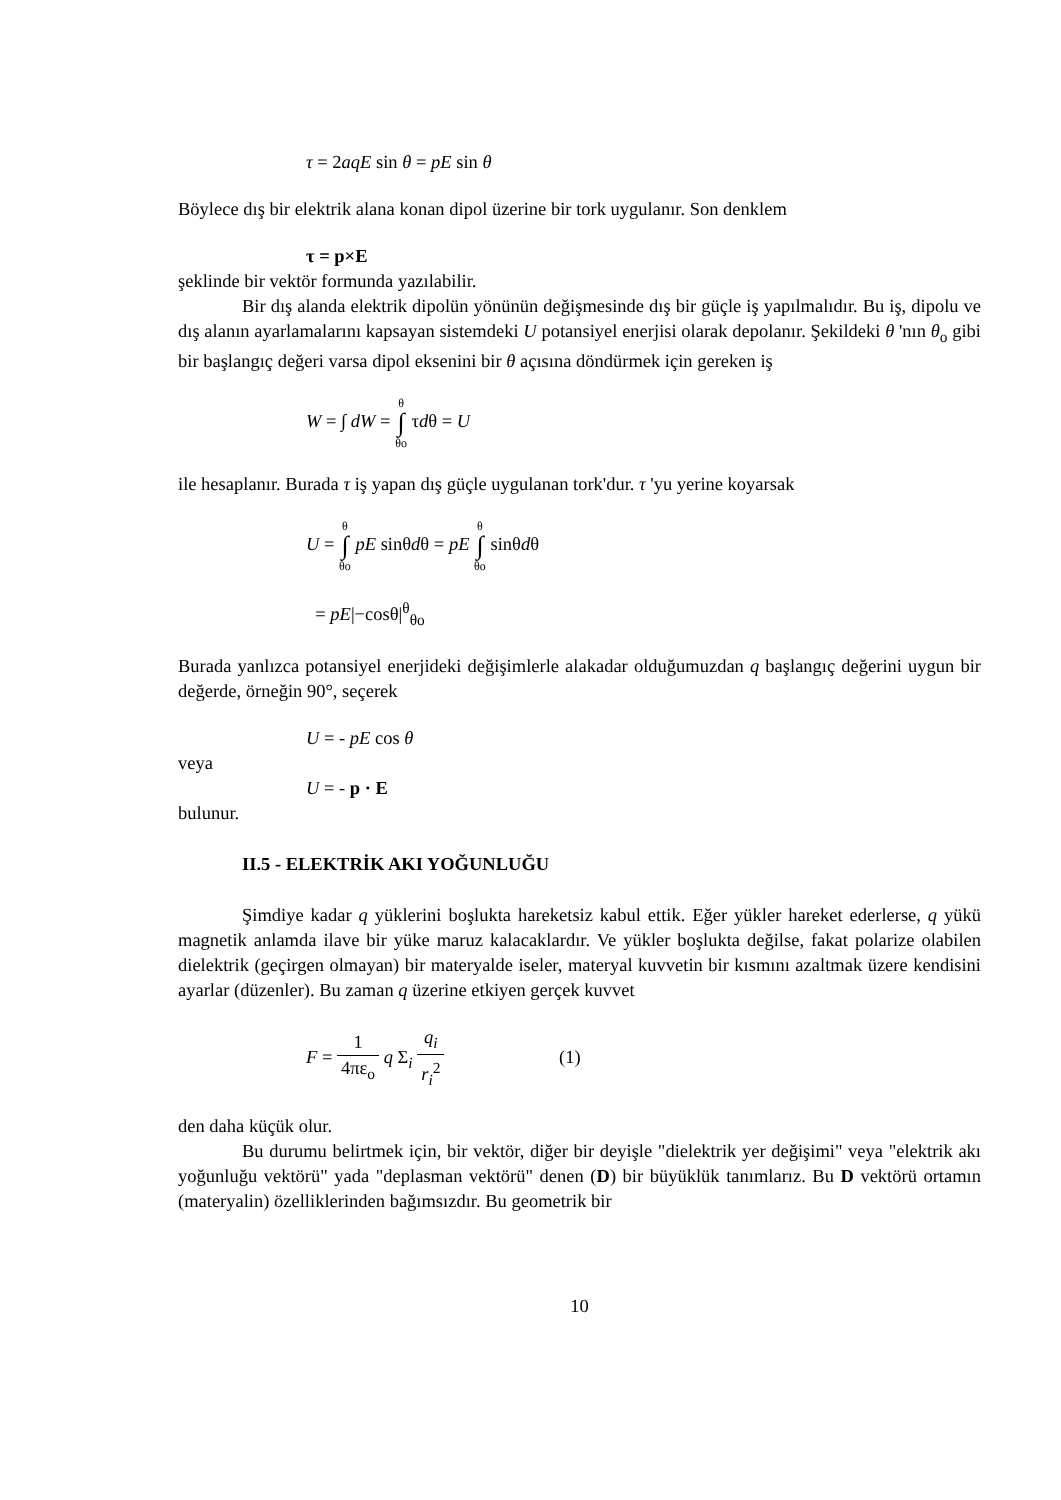τ = 2aqE sin θ = pE sin θ
Böylece dış bir elektrik alana konan dipol üzerine bir tork uygulanır. Son denklem
τ = p×E
şeklinde bir vektör formunda yazılabilir.
Bir dış alanda elektrik dipolün yönünün değişmesinde dış bir güçle iş yapılmalıdır. Bu iş, dipolu ve dış alanın ayarlamalarını kapsayan sistemdeki U potansiyel enerjisi olarak depolanır. Şekildeki θ 'nın θ<sub>o</sub> gibi bir başlangıç değeri varsa dipol eksenini bir θ açısına döndürmek için gereken iş
W = ∫ dW = θ ∫ θo τdθ = U
ile hesaplanır. Burada τ iş yapan dış güçle uygulanan tork'dur. τ 'yu yerine koyarsak
U = θ ∫ θo pE sinθdθ = pE θ ∫ θo sinθdθ
= pE|−cosθ|<sup>θ</sup><sub>θo</sub>
Burada yanlızca potansiyel enerjideki değişimlerle alakadar olduğumuzdan q başlangıç değerini uygun bir değerde, örneğin 90°, seçerek
U = - pE cos θ
veya
U = - p · E
bulunur.
II.5 - ELEKTRİK AKI YOĞUNLUĞU
Şimdiye kadar q yüklerini boşlukta hareketsiz kabul ettik. Eğer yükler hareket ederlerse, q yükü magnetik anlamda ilave bir yüke maruz kalacaklardır. Ve yükler boşlukta değilse, fakat polarize olabilen dielektrik (geçirgen olmayan) bir materyalde iseler, materyal kuvvetin bir kısmını azaltmak üzere kendisini ayarlar (düzenler). Bu zaman q üzerine etkiyen gerçek kuvvet
F = 1 4πε<sub>o</sub> q Σ<sub>i</sub> q<sub>i</sub> r<sub>i</sub><sup>2</sup> (1)
den daha küçük olur.
Bu durumu belirtmek için, bir vektör, diğer bir deyişle "dielektrik yer değişimi" veya "elektrik akı yoğunluğu vektörü" yada "deplasman vektörü" denen (D) bir büyüklük tanımlarız. Bu D vektörü ortamın (materyalin) özelliklerinden bağımsızdır. Bu geometrik bir
10